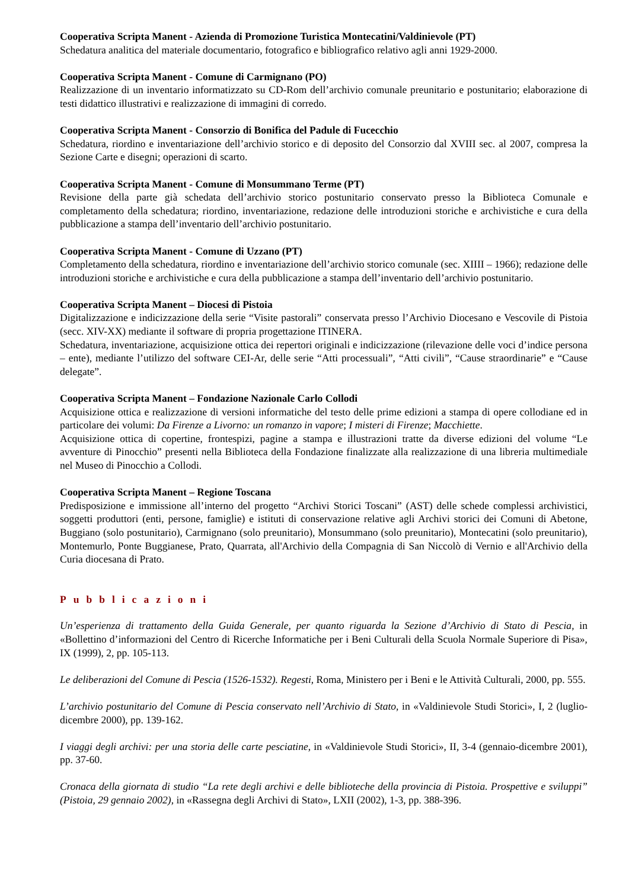Cooperativa Scripta Manent - Azienda di Promozione Turistica Montecatini/Valdinievole (PT)
Schedatura analitica del materiale documentario, fotografico e bibliografico relativo agli anni 1929-2000.
Cooperativa Scripta Manent - Comune di Carmignano (PO)
Realizzazione di un inventario informatizzato su CD-Rom dell’archivio comunale preunitario e postunitario; elaborazione di testi didattico illustrativi e realizzazione di immagini di corredo.
Cooperativa Scripta Manent - Consorzio di Bonifica del Padule di Fucecchio
Schedatura, riordino e inventariazione dell’archivio storico e di deposito del Consorzio dal XVIII sec. al 2007, compresa la Sezione Carte e disegni; operazioni di scarto.
Cooperativa Scripta Manent - Comune di Monsummano Terme (PT)
Revisione della parte già schedata dell’archivio storico postunitario conservato presso la Biblioteca Comunale e completamento della schedatura; riordino, inventariazione, redazione delle introduzioni storiche e archivistiche e cura della pubblicazione a stampa dell’inventario dell’archivio postunitario.
Cooperativa Scripta Manent - Comune di Uzzano (PT)
Completamento della schedatura, riordino e inventariazione dell’archivio storico comunale (sec. XIIII – 1966); redazione delle introduzioni storiche e archivistiche e cura della pubblicazione a stampa dell’inventario dell’archivio postunitario.
Cooperativa Scripta Manent – Diocesi di Pistoia
Digitalizzazione e indicizzazione della serie “Visite pastorali” conservata presso l’Archivio Diocesano e Vescovile di Pistoia (secc. XIV-XX) mediante il software di propria progettazione ITINERA.
Schedatura, inventariazione, acquisizione ottica dei repertori originali e indicizzazione (rilevazione delle voci d’indice persona – ente), mediante l’utilizzo del software CEI-Ar, delle serie “Atti processuali”, “Atti civili”, “Cause straordinarie” e “Cause delegate”.
Cooperativa Scripta Manent – Fondazione Nazionale Carlo Collodi
Acquisizione ottica e realizzazione di versioni informatiche del testo delle prime edizioni a stampa di opere collodiane ed in particolare dei volumi: Da Firenze a Livorno: un romanzo in vapore; I misteri di Firenze; Macchiette.
Acquisizione ottica di copertine, frontespizi, pagine a stampa e illustrazioni tratte da diverse edizioni del volume “Le avventure di Pinocchio” presenti nella Biblioteca della Fondazione finalizzate alla realizzazione di una libreria multimediale nel Museo di Pinocchio a Collodi.
Cooperativa Scripta Manent – Regione Toscana
Predisposizione e immissione all’interno del progetto “Archivi Storici Toscani” (AST) delle schede complessi archivistici, soggetti produttori (enti, persone, famiglie) e istituti di conservazione relative agli Archivi storici dei Comuni di Abetone, Buggiano (solo postunitario), Carmignano (solo preunitario), Monsummano (solo preunitario), Montecatini (solo preunitario), Montemurlo, Ponte Buggianese, Prato, Quarrata, all'Archivio della Compagnia di San Niccolò di Vernio e all'Archivio della Curia diocesana di Prato.
Pubblicazioni
Un’esperienza di trattamento della Guida Generale, per quanto riguarda la Sezione d’Archivio di Stato di Pescia, in «Bollettino d’informazioni del Centro di Ricerche Informatiche per i Beni Culturali della Scuola Normale Superiore di Pisa», IX (1999), 2, pp. 105-113.
Le deliberazioni del Comune di Pescia (1526-1532). Regesti, Roma, Ministero per i Beni e le Attività Culturali, 2000, pp. 555.
L’archivio postunitario del Comune di Pescia conservato nell’Archivio di Stato, in «Valdinievole Studi Storici», I, 2 (luglio-dicembre 2000), pp. 139-162.
I viaggi degli archivi: per una storia delle carte pesciatine, in «Valdinievole Studi Storici», II, 3-4 (gennaio-dicembre 2001), pp. 37-60.
Cronaca della giornata di studio “La rete degli archivi e delle biblioteche della provincia di Pistoia. Prospettive e sviluppi” (Pistoia, 29 gennaio 2002), in «Rassegna degli Archivi di Stato», LXII (2002), 1-3, pp. 388-396.